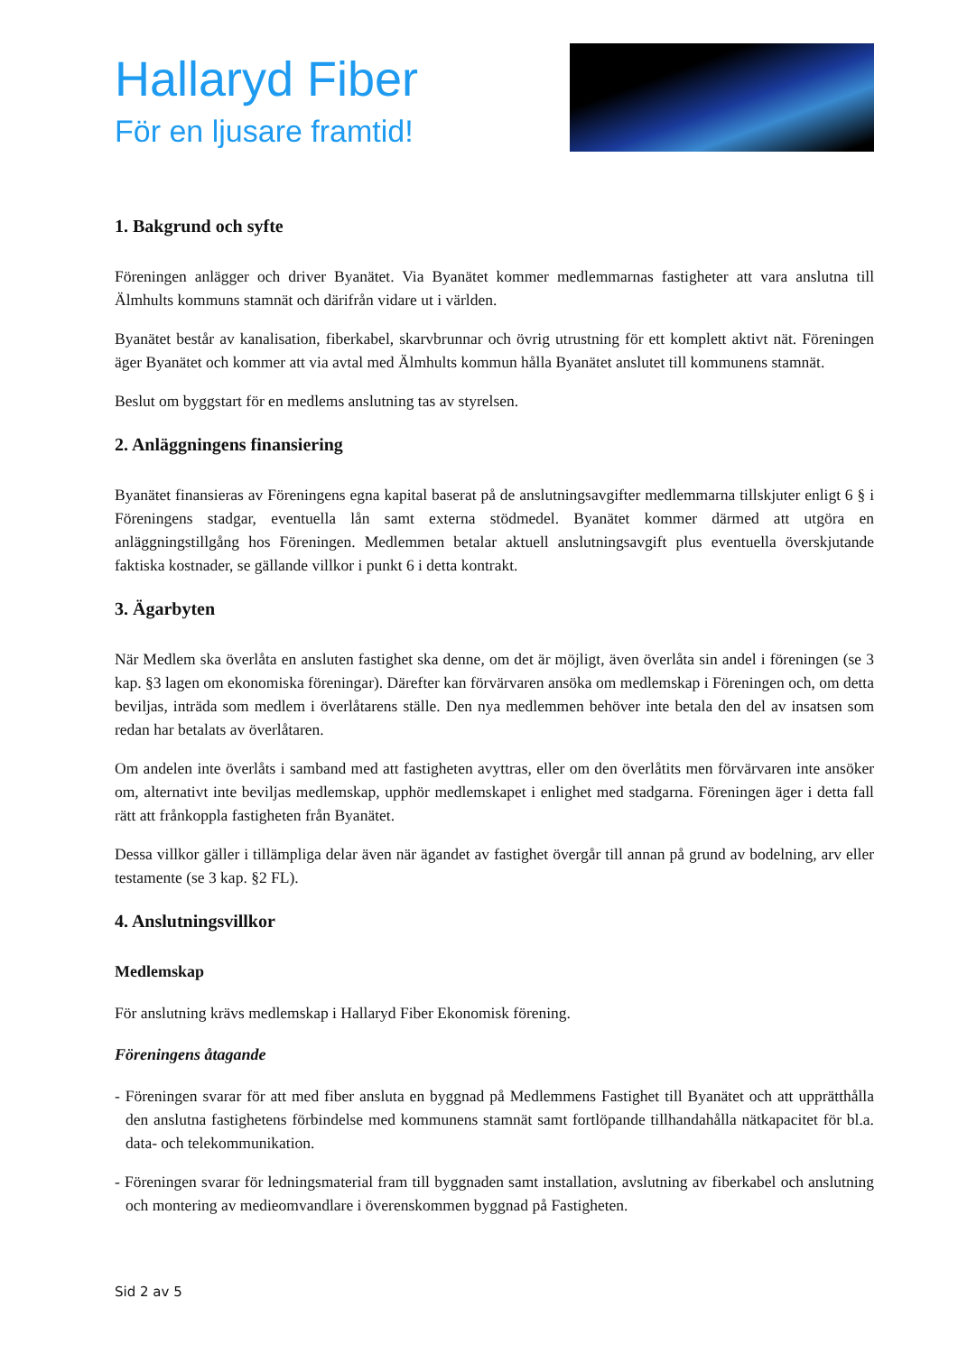Hallaryd Fiber
För en ljusare framtid!
1. Bakgrund och syfte
Föreningen anlägger och driver Byanätet. Via Byanätet kommer medlemmarnas fastigheter att vara anslutna till Älmhults kommuns stamnät och därifrån vidare ut i världen.
Byanätet består av kanalisation, fiberkabel, skarvbrunnar och övrig utrustning för ett komplett aktivt nät. Föreningen äger Byanätet och kommer att via avtal med Älmhults kommun hålla Byanätet anslutet till kommunens stamnät.
Beslut om byggstart för en medlems anslutning tas av styrelsen.
2. Anläggningens finansiering
Byanätet finansieras av Föreningens egna kapital baserat på de anslutningsavgifter medlemmarna tillskjuter enligt 6 § i Föreningens stadgar, eventuella lån samt externa stödmedel. Byanätet kommer därmed att utgöra en anläggningstillgång hos Föreningen. Medlemmen betalar aktuell anslutningsavgift plus eventuella överskjutande faktiska kostnader, se gällande villkor i punkt 6 i detta kontrakt.
3. Ägarbyten
När Medlem ska överlåta en ansluten fastighet ska denne, om det är möjligt, även överlåta sin andel i föreningen (se 3 kap. §3 lagen om ekonomiska föreningar). Därefter kan förvärvaren ansöka om medlemskap i Föreningen och, om detta beviljas, inträda som medlem i överlåtarens ställe. Den nya medlemmen behöver inte betala den del av insatsen som redan har betalats av överlåtaren.
Om andelen inte överlåts i samband med att fastigheten avyttras, eller om den överlåtits men förvärvaren inte ansöker om, alternativt inte beviljas medlemskap, upphör medlemskapet i enlighet med stadgarna. Föreningen äger i detta fall rätt att frånkoppla fastigheten från Byanätet.
Dessa villkor gäller i tillämpliga delar även när ägandet av fastighet övergår till annan på grund av bodelning, arv eller testamente (se 3 kap. §2 FL).
4. Anslutningsvillkor
Medlemskap
För anslutning krävs medlemskap i Hallaryd Fiber Ekonomisk förening.
Föreningens åtagande
- Föreningen svarar för att med fiber ansluta en byggnad på Medlemmens Fastighet till Byanätet och att upprätthålla den anslutna fastighetens förbindelse med kommunens stamnät samt fortlöpande tillhandahålla nätkapacitet för bl.a. data- och telekommunikation.
- Föreningen svarar för ledningsmaterial fram till byggnaden samt installation, avslutning av fiberkabel och anslutning och montering av medieomvandlare i överenskommen byggnad på Fastigheten.
Sid 2 av 5